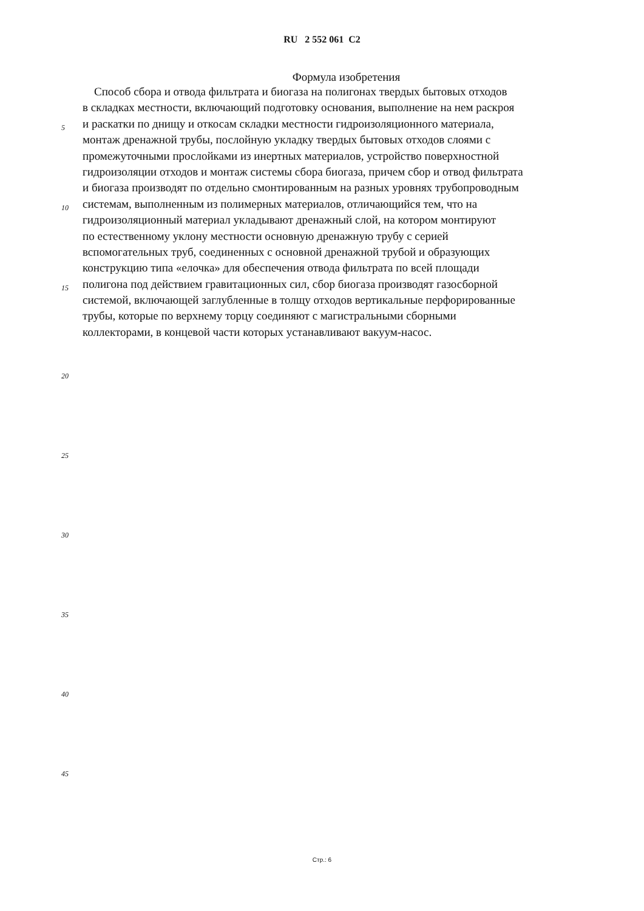RU 2 552 061 C2
Формула изобретения
Способ сбора и отвода фильтрата и биогаза на полигонах твердых бытовых отходов
в складках местности, включающий подготовку основания, выполнение на нем раскроя
5
и раскатки по днищу и откосам складки местности гидроизоляционного материала,
монтаж дренажной трубы, послойную укладку твердых бытовых отходов слоями с
промежуточными прослойками из инертных материалов, устройство поверхностной
гидроизоляции отходов и монтаж системы сбора биогаза, причем сбор и отвод фильтрата
и биогаза производят по отдельно смонтированным на разных уровнях трубопроводным
10
системам, выполненным из полимерных материалов, отличающийся тем, что на
гидроизоляционный материал укладывают дренажный слой, на котором монтируют
по естественному уклону местности основную дренажную трубу с серией
вспомогательных труб, соединенных с основной дренажной трубой и образующих
конструкцию типа «елочка» для обеспечения отвода фильтрата по всей площади
15
полигона под действием гравитационных сил, сбор биогаза производят газосборной
системой, включающей заглубленные в толщу отходов вертикальные перфорированные
трубы, которые по верхнему торцу соединяют с магистральными сборными
коллекторами, в концевой части которых устанавливают вакуум-насос.
20
25
30
35
40
45
Стр.: 6